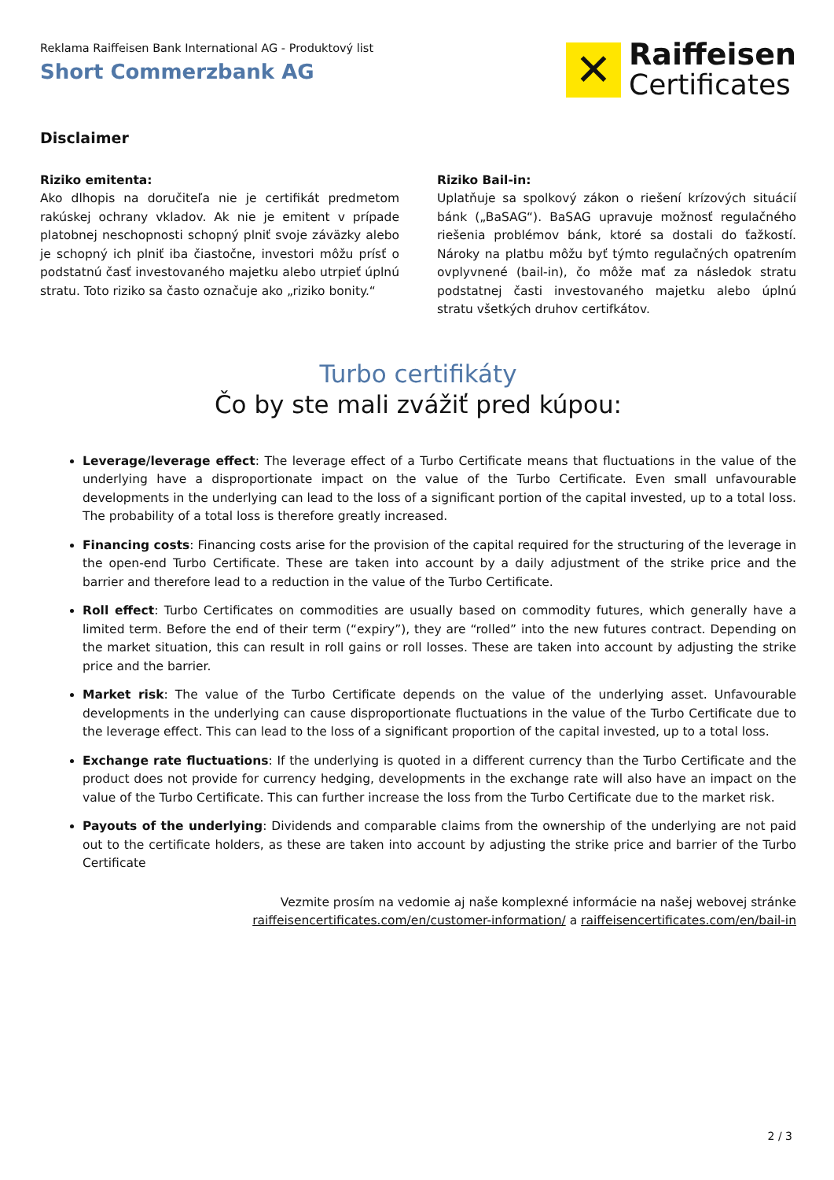Reklama Raiffeisen Bank International AG - Produktový list
Short Commerzbank AG
✕
Raiffeisen
Certificates
Disclaimer
Riziko emitenta:
Ako dlhopis na doručiteľa nie je certifikát predmetom rakúskej ochrany vkladov. Ak nie je emitent v prípade platobnej neschopnosti schopný plniť svoje záväzky alebo je schopný ich plniť iba čiastočne, investori môžu prísť o podstatnú časť investovaného majetku alebo utrpieť úplnú stratu. Toto riziko sa často označuje ako „riziko bonity.“
Riziko Bail-in:
Uplatňuje sa spolkový zákon o riešení krízových situácií bánk („BaSAG“). BaSAG upravuje možnosť regulačného riešenia problémov bánk, ktoré sa dostali do ťažkostí. Nároky na platbu môžu byť týmto regulačných opatrením ovplyvnené (bail-in), čo môže mať za následok stratu podstatnej časti investovaného majetku alebo úplnú stratu všetkých druhov certifkátov.
Turbo certifikáty
Čo by ste mali zvážiť pred kúpou:
Leverage/leverage effect: The leverage effect of a Turbo Certificate means that fluctuations in the value of the underlying have a disproportionate impact on the value of the Turbo Certificate. Even small unfavourable developments in the underlying can lead to the loss of a significant portion of the capital invested, up to a total loss. The probability of a total loss is therefore greatly increased.
Financing costs: Financing costs arise for the provision of the capital required for the structuring of the leverage in the open-end Turbo Certificate. These are taken into account by a daily adjustment of the strike price and the barrier and therefore lead to a reduction in the value of the Turbo Certificate.
Roll effect: Turbo Certificates on commodities are usually based on commodity futures, which generally have a limited term. Before the end of their term (“expiry”), they are “rolled” into the new futures contract. Depending on the market situation, this can result in roll gains or roll losses. These are taken into account by adjusting the strike price and the barrier.
Market risk: The value of the Turbo Certificate depends on the value of the underlying asset. Unfavourable developments in the underlying can cause disproportionate fluctuations in the value of the Turbo Certificate due to the leverage effect. This can lead to the loss of a significant proportion of the capital invested, up to a total loss.
Exchange rate fluctuations: If the underlying is quoted in a different currency than the Turbo Certificate and the product does not provide for currency hedging, developments in the exchange rate will also have an impact on the value of the Turbo Certificate. This can further increase the loss from the Turbo Certificate due to the market risk.
Payouts of the underlying: Dividends and comparable claims from the ownership of the underlying are not paid out to the certificate holders, as these are taken into account by adjusting the strike price and barrier of the Turbo Certificate
Vezmite prosím na vedomie aj naše komplexné informácie na našej webovej stránke
raiffeisencertificates.com/en/customer-information/ a raiffeisencertificates.com/en/bail-in
2 / 3